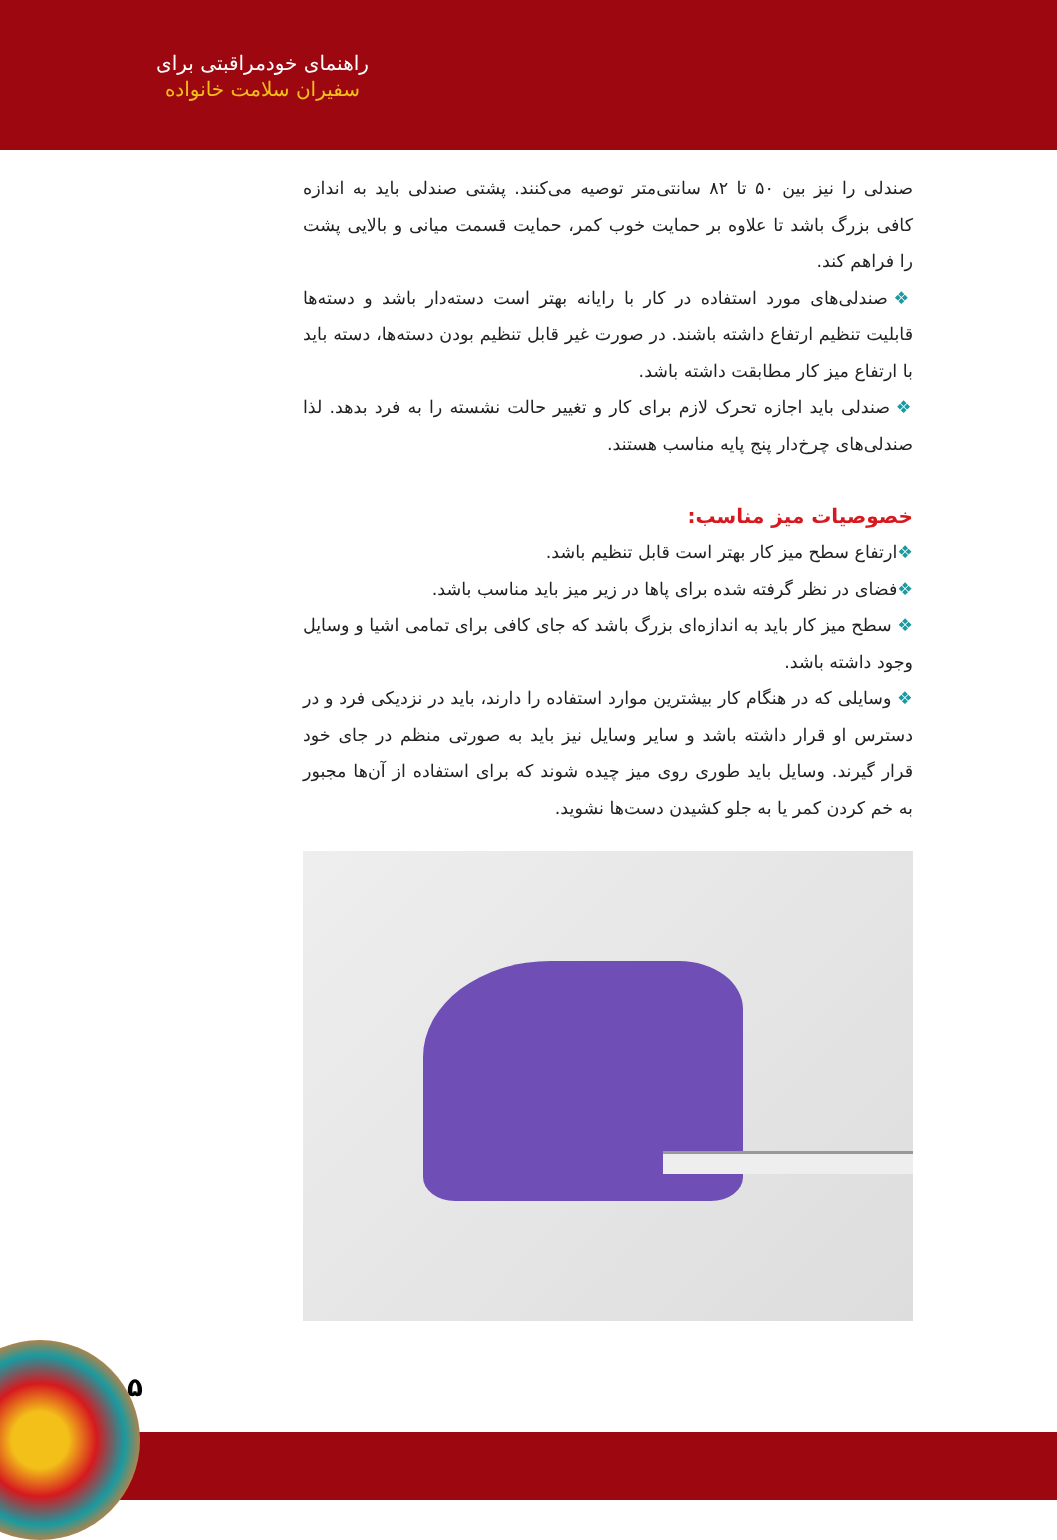راهنمای خودمراقبتی برای
سفیران سلامت خانواده
صندلی را نیز بین ۵۰ تا ۸۲ سانتی‌متر توصیه می‌کنند. پشتی صندلی باید به اندازه کافی بزرگ باشد تا علاوه بر حمایت خوب کمر، حمایت قسمت میانی و بالایی پشت را فراهم کند.
❖ صندلی‌های مورد استفاده در کار با رایانه بهتر است دسته‌دار باشد و دسته‌ها قابلیت تنظیم ارتفاع داشته باشند. در صورت غیر قابل تنظیم بودن دسته‌ها، دسته باید با ارتفاع میز کار مطابقت داشته باشد.
❖ صندلی باید اجازه تحرک لازم برای کار و تغییر حالت نشسته را به فرد بدهد. لذا صندلی‌های چرخ‌دار پنج پایه مناسب هستند.
خصوصیات میز مناسب:
❖ارتفاع سطح میز کار بهتر است قابل تنظیم باشد.
❖فضای در نظر گرفته شده برای پاها در زیر میز باید مناسب باشد.
❖ سطح میز کار باید به اندازه‌ای بزرگ باشد که جای کافی برای تمامی اشیا و وسایل وجود داشته باشد.
❖ وسایلی که در هنگام کار بیشترین موارد استفاده را دارند، باید در نزدیکی فرد و در دسترس او قرار داشته باشد و سایر وسایل نیز باید به صورتی منظم در جای خود قرار گیرند. وسایل باید طوری روی میز چیده شوند که برای استفاده از آن‌ها مجبور به خم کردن کمر یا به جلو کشیدن دست‌ها نشوید.
۵